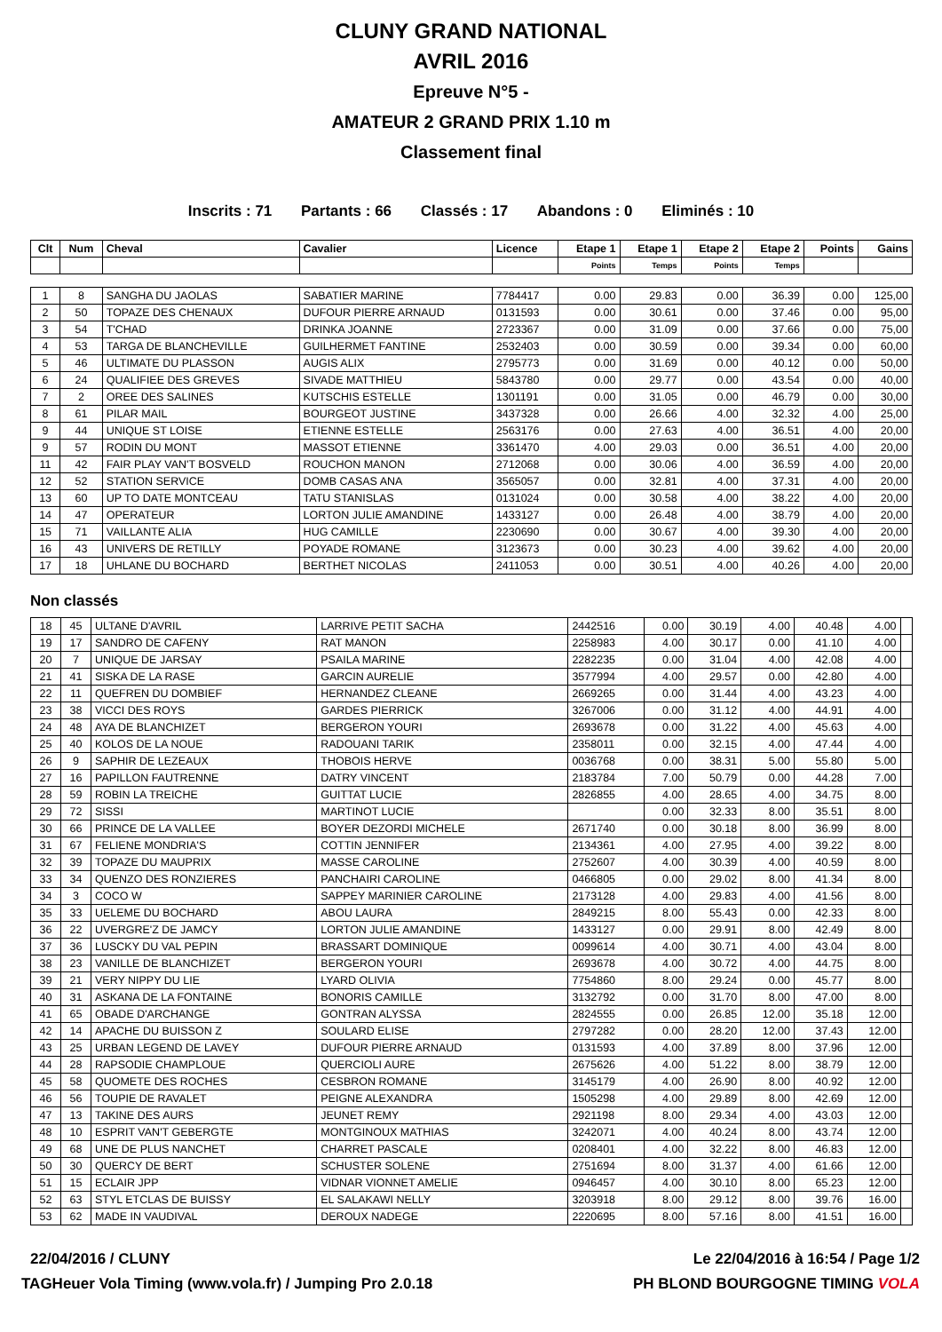CLUNY GRAND NATIONAL
AVRIL 2016
Epreuve N°5 -
AMATEUR 2 GRAND PRIX 1.10 m
Classement final
Inscrits : 71 Partants : 66 Classés : 17 Abandons : 0 Eliminés : 10
| Clt | Num | Cheval | Cavalier | Licence | Etape 1 | Etape 1 | Etape 2 | Etape 2 | Points | Gains |
| --- | --- | --- | --- | --- | --- | --- | --- | --- | --- | --- |
| | | | | | Points | Temps | Points | Temps | | |
| 1 | 8 | SANGHA DU JAOLAS | SABATIER MARINE | 7784417 | 0.00 | 29.83 | 0.00 | 36.39 | 0.00 | 125,00 |
| 2 | 50 | TOPAZE DES CHENAUX | DUFOUR PIERRE ARNAUD | 0131593 | 0.00 | 30.61 | 0.00 | 37.46 | 0.00 | 95,00 |
| 3 | 54 | T'CHAD | DRINKA JOANNE | 2723367 | 0.00 | 31.09 | 0.00 | 37.66 | 0.00 | 75,00 |
| 4 | 53 | TARGA DE BLANCHEVILLE | GUILHERMET FANTINE | 2532403 | 0.00 | 30.59 | 0.00 | 39.34 | 0.00 | 60,00 |
| 5 | 46 | ULTIMATE DU PLASSON | AUGIS ALIX | 2795773 | 0.00 | 31.69 | 0.00 | 40.12 | 0.00 | 50,00 |
| 6 | 24 | QUALIFIEE DES GREVES | SIVADE MATTHIEU | 5843780 | 0.00 | 29.77 | 0.00 | 43.54 | 0.00 | 40,00 |
| 7 | 2 | OREE DES SALINES | KUTSCHIS ESTELLE | 1301191 | 0.00 | 31.05 | 0.00 | 46.79 | 0.00 | 30,00 |
| 8 | 61 | PILAR MAIL | BOURGEOT JUSTINE | 3437328 | 0.00 | 26.66 | 4.00 | 32.32 | 4.00 | 25,00 |
| 9 | 44 | UNIQUE ST LOISE | ETIENNE ESTELLE | 2563176 | 0.00 | 27.63 | 4.00 | 36.51 | 4.00 | 20,00 |
| 9 | 57 | RODIN DU MONT | MASSOT ETIENNE | 3361470 | 4.00 | 29.03 | 0.00 | 36.51 | 4.00 | 20,00 |
| 11 | 42 | FAIR PLAY VAN'T BOSVELD | ROUCHON MANON | 2712068 | 0.00 | 30.06 | 4.00 | 36.59 | 4.00 | 20,00 |
| 12 | 52 | STATION SERVICE | DOMB CASAS ANA | 3565057 | 0.00 | 32.81 | 4.00 | 37.31 | 4.00 | 20,00 |
| 13 | 60 | UP TO DATE MONTCEAU | TATU STANISLAS | 0131024 | 0.00 | 30.58 | 4.00 | 38.22 | 4.00 | 20,00 |
| 14 | 47 | OPERATEUR | LORTON JULIE AMANDINE | 1433127 | 0.00 | 26.48 | 4.00 | 38.79 | 4.00 | 20,00 |
| 15 | 71 | VAILLANTE ALIA | HUG CAMILLE | 2230690 | 0.00 | 30.67 | 4.00 | 39.30 | 4.00 | 20,00 |
| 16 | 43 | UNIVERS DE RETILLY | POYADE ROMANE | 3123673 | 0.00 | 30.23 | 4.00 | 39.62 | 4.00 | 20,00 |
| 17 | 18 | UHLANE DU BOCHARD | BERTHET NICOLAS | 2411053 | 0.00 | 30.51 | 4.00 | 40.26 | 4.00 | 20,00 |
Non classés
| 18 | 45 | ULTANE D'AVRIL | LARRIVE PETIT SACHA | 2442516 | 0.00 | 30.19 | 4.00 | 40.48 | 4.00 | |
| 19 | 17 | SANDRO DE CAFENY | RAT MANON | 2258983 | 4.00 | 30.17 | 0.00 | 41.10 | 4.00 | |
| 20 | 7 | UNIQUE DE JARSAY | PSAILA MARINE | 2282235 | 0.00 | 31.04 | 4.00 | 42.08 | 4.00 | |
| 21 | 41 | SISKA DE LA RASE | GARCIN AURELIE | 3577994 | 4.00 | 29.57 | 0.00 | 42.80 | 4.00 | |
| 22 | 11 | QUEFREN DU DOMBIEF | HERNANDEZ CLEANE | 2669265 | 0.00 | 31.44 | 4.00 | 43.23 | 4.00 | |
| 23 | 38 | VICCI DES ROYS | GARDES PIERRICK | 3267006 | 0.00 | 31.12 | 4.00 | 44.91 | 4.00 | |
| 24 | 48 | AYA DE BLANCHIZET | BERGERON YOURI | 2693678 | 0.00 | 31.22 | 4.00 | 45.63 | 4.00 | |
| 25 | 40 | KOLOS DE LA NOUE | RADOUANI TARIK | 2358011 | 0.00 | 32.15 | 4.00 | 47.44 | 4.00 | |
| 26 | 9 | SAPHIR DE LEZEAUX | THOBOIS HERVE | 0036768 | 0.00 | 38.31 | 5.00 | 55.80 | 5.00 | |
| 27 | 16 | PAPILLON FAUTRENNE | DATRY VINCENT | 2183784 | 7.00 | 50.79 | 0.00 | 44.28 | 7.00 | |
| 28 | 59 | ROBIN LA TREICHE | GUITTAT LUCIE | 2826855 | 4.00 | 28.65 | 4.00 | 34.75 | 8.00 | |
| 29 | 72 | SISSI | MARTINOT LUCIE | | 0.00 | 32.33 | 8.00 | 35.51 | 8.00 | |
| 30 | 66 | PRINCE DE LA VALLEE | BOYER DEZORDI MICHELE | 2671740 | 0.00 | 30.18 | 8.00 | 36.99 | 8.00 | |
| 31 | 67 | FELIENE MONDRIA'S | COTTIN JENNIFER | 2134361 | 4.00 | 27.95 | 4.00 | 39.22 | 8.00 | |
| 32 | 39 | TOPAZE DU MAUPRIX | MASSE CAROLINE | 2752607 | 4.00 | 30.39 | 4.00 | 40.59 | 8.00 | |
| 33 | 34 | QUENZO DES RONZIERES | PANCHAIRI CAROLINE | 0466805 | 0.00 | 29.02 | 8.00 | 41.34 | 8.00 | |
| 34 | 3 | COCO W | SAPPEY MARINIER CAROLINE | 2173128 | 4.00 | 29.83 | 4.00 | 41.56 | 8.00 | |
| 35 | 33 | UELEME DU BOCHARD | ABOU LAURA | 2849215 | 8.00 | 55.43 | 0.00 | 42.33 | 8.00 | |
| 36 | 22 | UVERGRE'Z DE JAMCY | LORTON JULIE AMANDINE | 1433127 | 0.00 | 29.91 | 8.00 | 42.49 | 8.00 | |
| 37 | 36 | LUSCKY DU VAL PEPIN | BRASSART DOMINIQUE | 0099614 | 4.00 | 30.71 | 4.00 | 43.04 | 8.00 | |
| 38 | 23 | VANILLE DE BLANCHIZET | BERGERON YOURI | 2693678 | 4.00 | 30.72 | 4.00 | 44.75 | 8.00 | |
| 39 | 21 | VERY NIPPY DU LIE | LYARD OLIVIA | 7754860 | 8.00 | 29.24 | 0.00 | 45.77 | 8.00 | |
| 40 | 31 | ASKANA DE LA FONTAINE | BONORIS CAMILLE | 3132792 | 0.00 | 31.70 | 8.00 | 47.00 | 8.00 | |
| 41 | 65 | OBADE D'ARCHANGE | GONTRAN ALYSSA | 2824555 | 0.00 | 26.85 | 12.00 | 35.18 | 12.00 | |
| 42 | 14 | APACHE DU BUISSON Z | SOULARD ELISE | 2797282 | 0.00 | 28.20 | 12.00 | 37.43 | 12.00 | |
| 43 | 25 | URBAN LEGEND DE LAVEY | DUFOUR PIERRE ARNAUD | 0131593 | 4.00 | 37.89 | 8.00 | 37.96 | 12.00 | |
| 44 | 28 | RAPSODIE CHAMPLOUE | QUERCIOLI AURE | 2675626 | 4.00 | 51.22 | 8.00 | 38.79 | 12.00 | |
| 45 | 58 | QUOMETE DES ROCHES | CESBRON ROMANE | 3145179 | 4.00 | 26.90 | 8.00 | 40.92 | 12.00 | |
| 46 | 56 | TOUPIE DE RAVALET | PEIGNE ALEXANDRA | 1505298 | 4.00 | 29.89 | 8.00 | 42.69 | 12.00 | |
| 47 | 13 | TAKINE DES AURS | JEUNET REMY | 2921198 | 8.00 | 29.34 | 4.00 | 43.03 | 12.00 | |
| 48 | 10 | ESPRIT VAN'T GEBERGTE | MONTGINOUX MATHIAS | 3242071 | 4.00 | 40.24 | 8.00 | 43.74 | 12.00 | |
| 49 | 68 | UNE DE PLUS NANCHET | CHARRET PASCALE | 0208401 | 4.00 | 32.22 | 8.00 | 46.83 | 12.00 | |
| 50 | 30 | QUERCY DE BERT | SCHUSTER SOLENE | 2751694 | 8.00 | 31.37 | 4.00 | 61.66 | 12.00 | |
| 51 | 15 | ECLAIR JPP | VIDNAR VIONNET AMELIE | 0946457 | 4.00 | 30.10 | 8.00 | 65.23 | 12.00 | |
| 52 | 63 | STYL ETCLAS DE BUISSY | EL SALAKAWI NELLY | 3203918 | 8.00 | 29.12 | 8.00 | 39.76 | 16.00 | |
| 53 | 62 | MADE IN VAUDIVAL | DEROUX NADEGE | 2220695 | 8.00 | 57.16 | 8.00 | 41.51 | 16.00 | |
22/04/2016 / CLUNY Le 22/04/2016 à 16:54 / Page 1/2
TAGHeuer Vola Timing (www.vola.fr) / Jumping Pro 2.0.18 PH BLOND BOURGOGNE TIMING VOLA